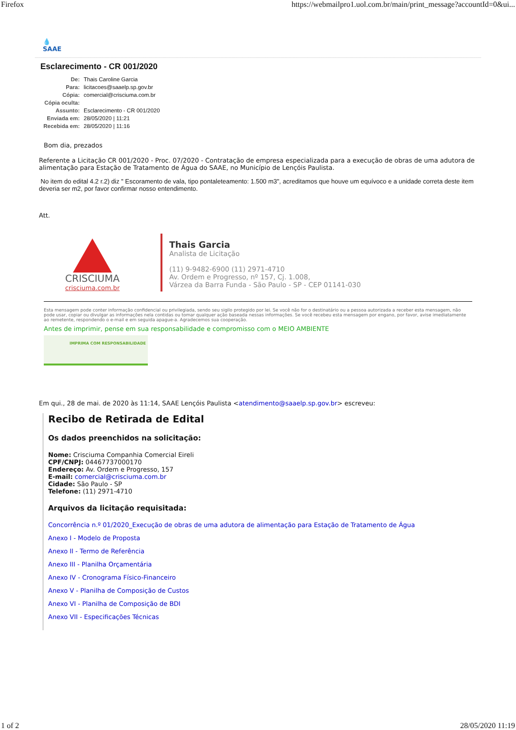Firefox https://webmailpro1.uol.com.br/main/print_message?accountId=0&ui...
💧
SAAE
Esclarecimento - CR 001/2020
| De: | Thais Caroline Garcia |
| Para: | licitacoes@saaelp.sp.gov.br |
| Cópia: | comercial@crisciuma.com.br |
| Cópia oculta: | |
| Assunto: | Esclarecimento - CR 001/2020 |
| Enviada em: | 28/05/2020 / 11:21 |
| Recebida em: | 28/05/2020 / 11:16 |
Bom dia, prezados
Referente a Licitação CR 001/2020 - Proc. 07/2020 - Contratação de empresa especializada para a execução de obras de uma adutora de alimentação para Estação de Tratamento de Água do SAAE, no Município de Lençóis Paulista.
No item do edital 4.2 r.2) diz " Escoramento de vala, tipo pontaleteamento: 1.500 m3", acreditamos que houve um equívoco e a unidade correta deste item deveria ser m2, por favor confirmar nosso entendimento.
Att.
CRISCIUMA
crisciuma.com.br
Thais Garcia
Analista de Licitação
(11) 9-9482-6900 (11) 2971-4710
Av. Ordem e Progresso, nº 157, Cj. 1.008,
Várzea da Barra Funda - São Paulo - SP - CEP 01141-030
Esta mensagem pode conter informação confidencial ou privilegiada, sendo seu sigilo protegido por lei. Se você não for o destinatário ou a pessoa autorizada a receber esta mensagem, não pode usar, copiar ou divulgar as informações nela contidas ou tomar qualquer ação baseada nessas informações. Se você recebeu esta mensagem por engano, por favor, avise imediatamente ao remetente, respondendo o e-mail e em seguida apague-a. Agradecemos sua cooperação.
Antes de imprimir, pense em sua responsabilidade e compromisso com o MEIO AMBIENTE
IMPRIMA COM RESPONSABILIDADE
Em qui., 28 de mai. de 2020 às 11:14, SAAE Lençóis Paulista <atendimento@saaelp.sp.gov.br> escreveu:
Recibo de Retirada de Edital
Os dados preenchidos na solicitação:
Nome: Crisciuma Companhia Comercial Eireli
CPF/CNPJ: 04467737000170
Endereço: Av. Ordem e Progresso, 157
E-mail: comercial@crisciuma.com.br
Cidade: São Paulo - SP
Telefone: (11) 2971-4710
Arquivos da licitação requisitada:
Concorrência n.º 01/2020_Execução de obras de uma adutora de alimentação para Estação de Tratamento de Água
Anexo I - Modelo de Proposta
Anexo II - Termo de Referência
Anexo III - Planilha Orçamentária
Anexo IV - Cronograma Físico-Financeiro
Anexo V - Planilha de Composição de Custos
Anexo VI - Planilha de Composição de BDI
Anexo VII - Especificações Técnicas
1 of 2 28/05/2020 11:19